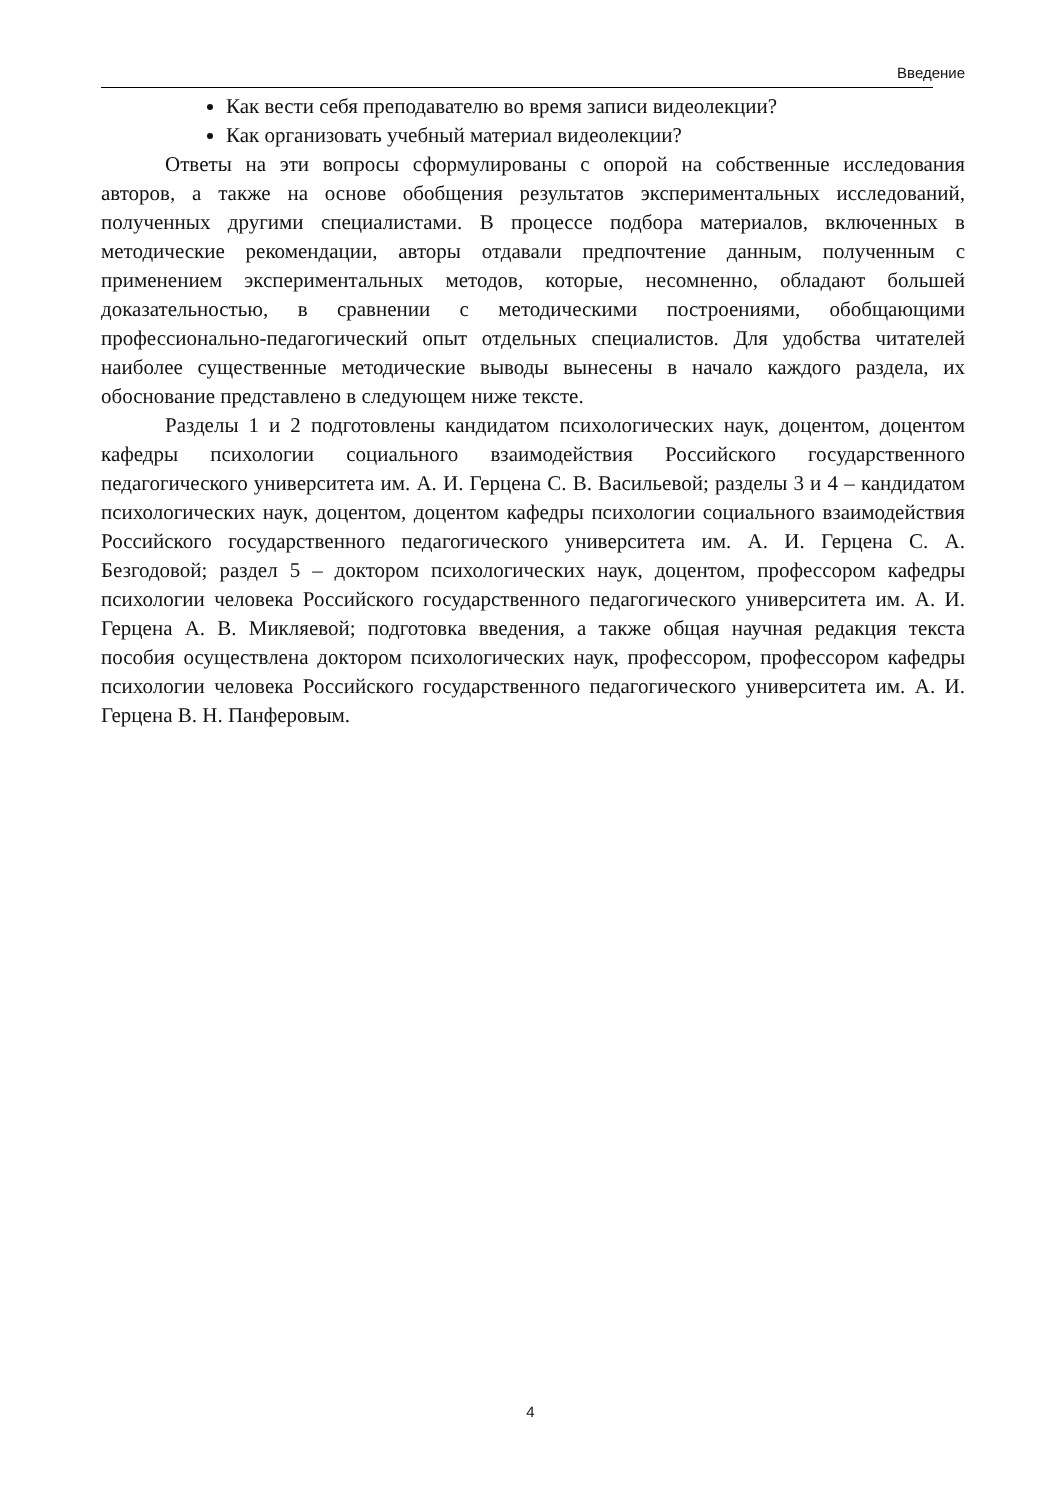Введение
Как вести себя преподавателю во время записи видеолекции?
Как организовать учебный материал видеолекции?
Ответы на эти вопросы сформулированы с опорой на собственные исследования авторов, а также на основе обобщения результатов экспериментальных исследований, полученных другими специалистами. В процессе подбора материалов, включенных в методические рекомендации, авторы отдавали предпочтение данным, полученным с применением экспериментальных методов, которые, несомненно, обладают большей доказательностью, в сравнении с методическими построениями, обобщающими профессионально-педагогический опыт отдельных специалистов. Для удобства читателей наиболее существенные методические выводы вынесены в начало каждого раздела, их обоснование представлено в следующем ниже тексте.
Разделы 1 и 2 подготовлены кандидатом психологических наук, доцентом, доцентом кафедры психологии социального взаимодействия Российского государственного педагогического университета им. А. И. Герцена С. В. Васильевой; разделы 3 и 4 – кандидатом психологических наук, доцентом, доцентом кафедры психологии социального взаимодействия Российского государственного педагогического университета им. А. И. Герцена С. А. Безгодовой; раздел 5 – доктором психологических наук, доцентом, профессором кафедры психологии человека Российского государственного педагогического университета им. А. И. Герцена А. В. Микляевой; подготовка введения, а также общая научная редакция текста пособия осуществлена доктором психологических наук, профессором, профессором кафедры психологии человека Российского государственного педагогического университета им. А. И. Герцена В. Н. Панферовым.
4